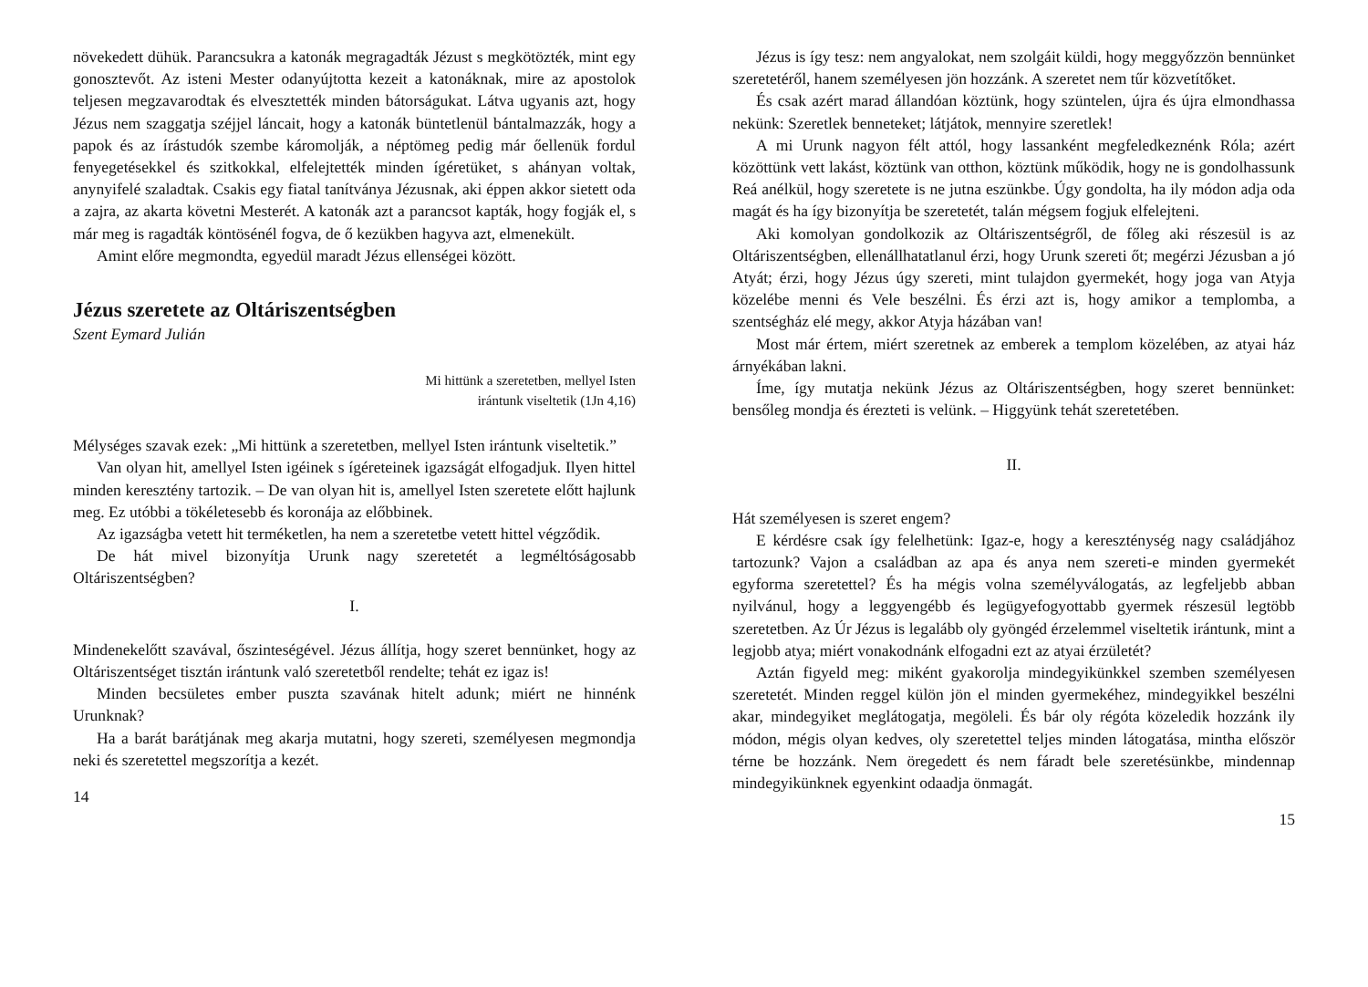növekedett dühük. Parancsukra a katonák megragadták Jézust s megkötözték, mint egy gonosztevőt. Az isteni Mester odanyújtotta kezeit a katonáknak, mire az apostolok teljesen megzavarodtak és elvesztették minden bátorságukat. Látva ugyanis azt, hogy Jézus nem szaggatja széjjel láncait, hogy a katonák büntetlenül bántalmazzák, hogy a papok és az írástudók szembe káromolják, a néptömeg pedig már őellenük fordul fenyegetésekkel és szitkokkal, elfelejtették minden ígéretüket, s ahányan voltak, anynyifelé szaladtak. Csakis egy fiatal tanítványa Jézusnak, aki éppen akkor sietett oda a zajra, az akarta követni Mesterét. A katonák azt a parancsot kapták, hogy fogják el, s már meg is ragadták köntösénél fogva, de ő kezükben hagyva azt, elmenekült.
Amint előre megmondta, egyedül maradt Jézus ellenségei között.
Jézus szeretete az Oltáriszentségben
Szent Eymard Julián
Mi hittünk a szeretetben, mellyel Isten
irántunk viseltetik (1Jn 4,16)
Mélységes szavak ezek: „Mi hittünk a szeretetben, mellyel Isten irántunk viseltetik.”
Van olyan hit, amellyel Isten igéinek s ígéreteinek igazságát elfogadjuk. Ilyen hittel minden keresztény tartozik. – De van olyan hit is, amellyel Isten szeretete előtt hajlunk meg. Ez utóbbi a tökéletesebb és koronája az előbbinek.
Az igazságba vetett hit terméketlen, ha nem a szeretetbe vetett hittel végződik.
De hát mivel bizonyítja Urunk nagy szeretetét a legméltóságosabb Oltáriszentségben?
I.
Mindenekelőtt szavával, őszinteségével. Jézus állítja, hogy szeret bennünket, hogy az Oltáriszentséget tisztán irántunk való szeretetből rendelte; tehát ez igaz is!
Minden becsületes ember puszta szavának hitelt adunk; miért ne hinnénk Urunknak?
Ha a barát barátjának meg akarja mutatni, hogy szereti, személyesen megmondja neki és szeretettel megszorítja a kezét.
14
Jézus is így tesz: nem angyalokat, nem szolgáit küldi, hogy meggyőzzön bennünket szeretetéről, hanem személyesen jön hozzánk. A szeretet nem tűr közvetítőket.
És csak azért marad állandóan köztünk, hogy szüntelen, újra és újra elmondhassa nekünk: Szeretlek benneteket; látjátok, mennyire szeretlek!
A mi Urunk nagyon félt attól, hogy lassanként megfeledkeznénk Róla; azért közöttünk vett lakást, köztünk van otthon, köztünk működik, hogy ne is gondolhassunk Reá anélkül, hogy szeretete is ne jutna eszünkbe. Úgy gondolta, ha ily módon adja oda magát és ha így bizonyítja be szeretetét, talán mégsem fogjuk elfelejteni.
Aki komolyan gondolkozik az Oltáriszentségről, de főleg aki részesül is az Oltáriszentségben, ellenállhatatlanul érzi, hogy Urunk szereti őt; megérzi Jézusban a jó Atyát; érzi, hogy Jézus úgy szereti, mint tulajdon gyermekét, hogy joga van Atyja közelébe menni és Vele beszélni. És érzi azt is, hogy amikor a templomba, a szentségház elé megy, akkor Atyja házában van!
Most már értem, miért szeretnek az emberek a templom közelében, az atyai ház árnyékában lakni.
Íme, így mutatja nekünk Jézus az Oltáriszentségben, hogy szeret bennünket: bensőleg mondja és érezteti is velünk. – Higgyünk tehát szeretetében.
II.
Hát személyesen is szeret engem?
E kérdésre csak így felelhetünk: Igaz-e, hogy a kereszténység nagy családjához tartozunk? Vajon a családban az apa és anya nem szereti-e minden gyermekét egyforma szeretettel? És ha mégis volna személyválogatás, az legfeljebb abban nyilvánul, hogy a leggyengébb és legügyefogyottabb gyermek részesül legtöbb szeretetben. Az Úr Jézus is legalább oly gyöngéd érzelemmel viseltetik irántunk, mint a legjobb atya; miért vonakodnánk elfogadni ezt az atyai érzületét?
Aztán figyeld meg: miként gyakorolja mindegyikünkkel szemben személyesen szeretetét. Minden reggel külön jön el minden gyermekéhez, mindegyikkel beszélni akar, mindegyiket meglátogatja, megöleli. És bár oly régóta közeledik hozzánk ily módon, mégis olyan kedves, oly szeretettel teljes minden látogatása, mintha először térne be hozzánk. Nem öregedett és nem fáradt bele szeretésünkbe, mindennap mindegyikünknek egyenkint odaadja önmagát.
15